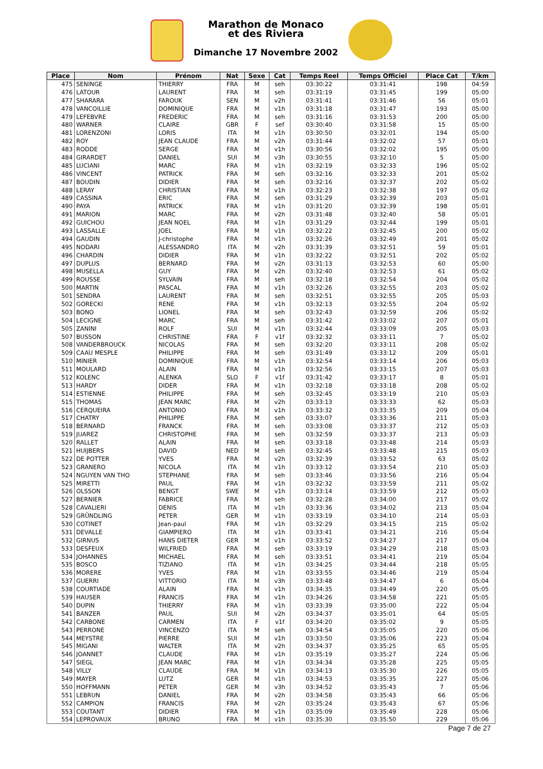Marathon de Monaco
et des Riviera
Dimanche 17 Novembre 2002
| Place | Nom | Prénom | Nat | Sexe | Cat | Temps Reel | Temps Officiel | Place Cat | T/km |
| --- | --- | --- | --- | --- | --- | --- | --- | --- | --- |
| 475 | SENINGE | THIERRY | FRA | M | seh | 03:30:22 | 03:31:41 | 198 | 04:59 |
| 476 | LATOUR | LAURENT | FRA | M | seh | 03:31:19 | 03:31:45 | 199 | 05:00 |
| 477 | SHARARA | FAROUK | SEN | M | v2h | 03:31:41 | 03:31:46 | 56 | 05:01 |
| 478 | VANCOILLIE | DOMINIQUE | FRA | M | v1h | 03:31:18 | 03:31:47 | 193 | 05:00 |
| 479 | LEFEBVRE | FREDERIC | FRA | M | seh | 03:31:16 | 03:31:53 | 200 | 05:00 |
| 480 | WARNER | CLAIRE | GBR | F | sef | 03:30:40 | 03:31:58 | 15 | 05:00 |
| 481 | LORENZONI | LORIS | ITA | M | v1h | 03:30:50 | 03:32:01 | 194 | 05:00 |
| 482 | ROY | JEAN CLAUDE | FRA | M | v2h | 03:31:44 | 03:32:02 | 57 | 05:01 |
| 483 | RODDE | SERGE | FRA | M | v1h | 03:30:56 | 03:32:02 | 195 | 05:00 |
| 484 | GIRARDET | DANIEL | SUI | M | v3h | 03:30:55 | 03:32:10 | 5 | 05:00 |
| 485 | LUCIANI | MARC | FRA | M | v1h | 03:32:19 | 03:32:33 | 196 | 05:02 |
| 486 | VINCENT | PATRICK | FRA | M | seh | 03:32:16 | 03:32:33 | 201 | 05:02 |
| 487 | BOUDIN | DIDIER | FRA | M | seh | 03:32:16 | 03:32:37 | 202 | 05:02 |
| 488 | LERAY | CHRISTIAN | FRA | M | v1h | 03:32:23 | 03:32:38 | 197 | 05:02 |
| 489 | CASSINA | ERIC | FRA | M | seh | 03:31:29 | 03:32:39 | 203 | 05:01 |
| 490 | PAYA | PATRICK | FRA | M | v1h | 03:31:20 | 03:32:39 | 198 | 05:01 |
| 491 | MARION | MARC | FRA | M | v2h | 03:31:48 | 03:32:40 | 58 | 05:01 |
| 492 | GUICHOU | JEAN NOEL | FRA | M | v1h | 03:31:29 | 03:32:44 | 199 | 05:01 |
| 493 | LASSALLE | JOEL | FRA | M | v1h | 03:32:22 | 03:32:45 | 200 | 05:02 |
| 494 | GAUDIN | J-christophe | FRA | M | v1h | 03:32:26 | 03:32:49 | 201 | 05:02 |
| 495 | NODARI | ALESSANDRO | ITA | M | v2h | 03:31:39 | 03:32:51 | 59 | 05:01 |
| 496 | CHARDIN | DIDIER | FRA | M | v1h | 03:32:22 | 03:32:51 | 202 | 05:02 |
| 497 | DUPLUS | BERNARD | FRA | M | v2h | 03:31:13 | 03:32:53 | 60 | 05:00 |
| 498 | MUSELLA | GUY | FRA | M | v2h | 03:32:40 | 03:32:53 | 61 | 05:02 |
| 499 | ROUSSE | SYLVAIN | FRA | M | seh | 03:32:18 | 03:32:54 | 204 | 05:02 |
| 500 | MARTIN | PASCAL | FRA | M | v1h | 03:32:26 | 03:32:55 | 203 | 05:02 |
| 501 | SENDRA | LAURENT | FRA | M | seh | 03:32:51 | 03:32:55 | 205 | 05:03 |
| 502 | GORECKI | RENE | FRA | M | v1h | 03:32:13 | 03:32:55 | 204 | 05:02 |
| 503 | BONO | LIONEL | FRA | M | seh | 03:32:43 | 03:32:59 | 206 | 05:02 |
| 504 | LECIGNE | MARC | FRA | M | seh | 03:31:42 | 03:33:02 | 207 | 05:01 |
| 505 | ZANINI | ROLF | SUI | M | v1h | 03:32:44 | 03:33:09 | 205 | 05:03 |
| 507 | BUSSON | CHRISTINE | FRA | F | v1f | 03:32:32 | 03:33:11 | 7 | 05:02 |
| 508 | VANDERBROUCK | NICOLAS | FRA | M | seh | 03:32:20 | 03:33:11 | 208 | 05:02 |
| 509 | CAAU MESPLE | PHILIPPE | FRA | M | seh | 03:31:49 | 03:33:12 | 209 | 05:01 |
| 510 | MINIER | DOMINIQUE | FRA | M | v1h | 03:32:54 | 03:33:14 | 206 | 05:03 |
| 511 | MOULARD | ALAIN | FRA | M | v1h | 03:32:56 | 03:33:15 | 207 | 05:03 |
| 512 | KOLENC | ALENKA | SLO | F | v1f | 03:31:42 | 03:33:17 | 8 | 05:01 |
| 513 | HARDY | DIDER | FRA | M | v1h | 03:32:18 | 03:33:18 | 208 | 05:02 |
| 514 | ESTIENNE | PHILIPPE | FRA | M | seh | 03:32:45 | 03:33:19 | 210 | 05:03 |
| 515 | THOMAS | JEAN MARC | FRA | M | v2h | 03:33:13 | 03:33:33 | 62 | 05:03 |
| 516 | CERQUEIRA | ANTONIO | FRA | M | v1h | 03:33:32 | 03:33:35 | 209 | 05:04 |
| 517 | CHATRY | PHILIPPE | FRA | M | seh | 03:33:07 | 03:33:36 | 211 | 05:03 |
| 518 | BERNARD | FRANCK | FRA | M | seh | 03:33:08 | 03:33:37 | 212 | 05:03 |
| 519 | JUAREZ | CHRISTOPHE | FRA | M | seh | 03:32:59 | 03:33:37 | 213 | 05:03 |
| 520 | RALLET | ALAIN | FRA | M | seh | 03:33:18 | 03:33:48 | 214 | 05:03 |
| 521 | HUIJBERS | DAVID | NED | M | seh | 03:32:45 | 03:33:48 | 215 | 05:03 |
| 522 | DE POTTER | YVES | FRA | M | v2h | 03:32:39 | 03:33:52 | 63 | 05:02 |
| 523 | GRANERO | NICOLA | ITA | M | v1h | 03:33:12 | 03:33:54 | 210 | 05:03 |
| 524 | NGUYEN VAN THO | STEPHANE | FRA | M | seh | 03:33:46 | 03:33:56 | 216 | 05:04 |
| 525 | MIRETTI | PAUL | FRA | M | v1h | 03:32:32 | 03:33:59 | 211 | 05:02 |
| 526 | OLSSON | BENGT | SWE | M | v1h | 03:33:14 | 03:33:59 | 212 | 05:03 |
| 527 | BERNIER | FABRICE | FRA | M | seh | 03:32:28 | 03:34:00 | 217 | 05:02 |
| 528 | CAVALIERI | DENIS | ITA | M | v1h | 03:33:36 | 03:34:02 | 213 | 05:04 |
| 529 | GRÜNDLING | PETER | GER | M | v1h | 03:33:19 | 03:34:10 | 214 | 05:03 |
| 530 | COTINET | Jean-paul | FRA | M | v1h | 03:32:29 | 03:34:15 | 215 | 05:02 |
| 531 | DEVALLE | GIAMPIERO | ITA | M | v1h | 03:33:41 | 03:34:21 | 216 | 05:04 |
| 532 | GIRNUS | HANS DIETER | GER | M | v1h | 03:33:52 | 03:34:27 | 217 | 05:04 |
| 533 | DESFEUX | WILFRIED | FRA | M | seh | 03:33:19 | 03:34:29 | 218 | 05:03 |
| 534 | JOHANNES | MICHAEL | FRA | M | seh | 03:33:51 | 03:34:41 | 219 | 05:04 |
| 535 | BOSCO | TIZIANO | ITA | M | v1h | 03:34:25 | 03:34:44 | 218 | 05:05 |
| 536 | MORERE | YVES | FRA | M | v1h | 03:33:55 | 03:34:46 | 219 | 05:04 |
| 537 | GUERRI | VITTORIO | ITA | M | v3h | 03:33:48 | 03:34:47 | 6 | 05:04 |
| 538 | COURTIADE | ALAIN | FRA | M | v1h | 03:34:35 | 03:34:49 | 220 | 05:05 |
| 539 | HAUSER | FRANCIS | FRA | M | v1h | 03:34:26 | 03:34:58 | 221 | 05:05 |
| 540 | DUPIN | THIERRY | FRA | M | v1h | 03:33:39 | 03:35:00 | 222 | 05:04 |
| 541 | BANZER | PAUL | SUI | M | v2h | 03:34:37 | 03:35:01 | 64 | 05:05 |
| 542 | CARBONE | CARMEN | ITA | F | v1f | 03:34:20 | 03:35:02 | 9 | 05:05 |
| 543 | PERRONE | VINCENZO | ITA | M | seh | 03:34:54 | 03:35:05 | 220 | 05:06 |
| 544 | MEYSTRE | PIERRE | SUI | M | v1h | 03:33:50 | 03:35:06 | 223 | 05:04 |
| 545 | MIGANI | WALTER | ITA | M | v2h | 03:34:37 | 03:35:25 | 65 | 05:05 |
| 546 | JOANNET | CLAUDE | FRA | M | v1h | 03:35:19 | 03:35:27 | 224 | 05:06 |
| 547 | SIEGL | JEAN MARC | FRA | M | v1h | 03:34:34 | 03:35:28 | 225 | 05:05 |
| 548 | VILLY | CLAUDE | FRA | M | v1h | 03:34:13 | 03:35:30 | 226 | 05:05 |
| 549 | MAYER | LUTZ | GER | M | v1h | 03:34:53 | 03:35:35 | 227 | 05:06 |
| 550 | HOFFMANN | PETER | GER | M | v3h | 03:34:52 | 03:35:43 | 7 | 05:06 |
| 551 | LEBRUN | DANIEL | FRA | M | v2h | 03:34:58 | 03:35:43 | 66 | 05:06 |
| 552 | CAMPION | FRANCIS | FRA | M | v2h | 03:35:24 | 03:35:43 | 67 | 05:06 |
| 553 | COUTANT | DIDIER | FRA | M | v1h | 03:35:09 | 03:35:49 | 228 | 05:06 |
| 554 | LEPROVAUX | BRUNO | FRA | M | v1h | 03:35:30 | 03:35:50 | 229 | 05:06 |
Page 7 de 27